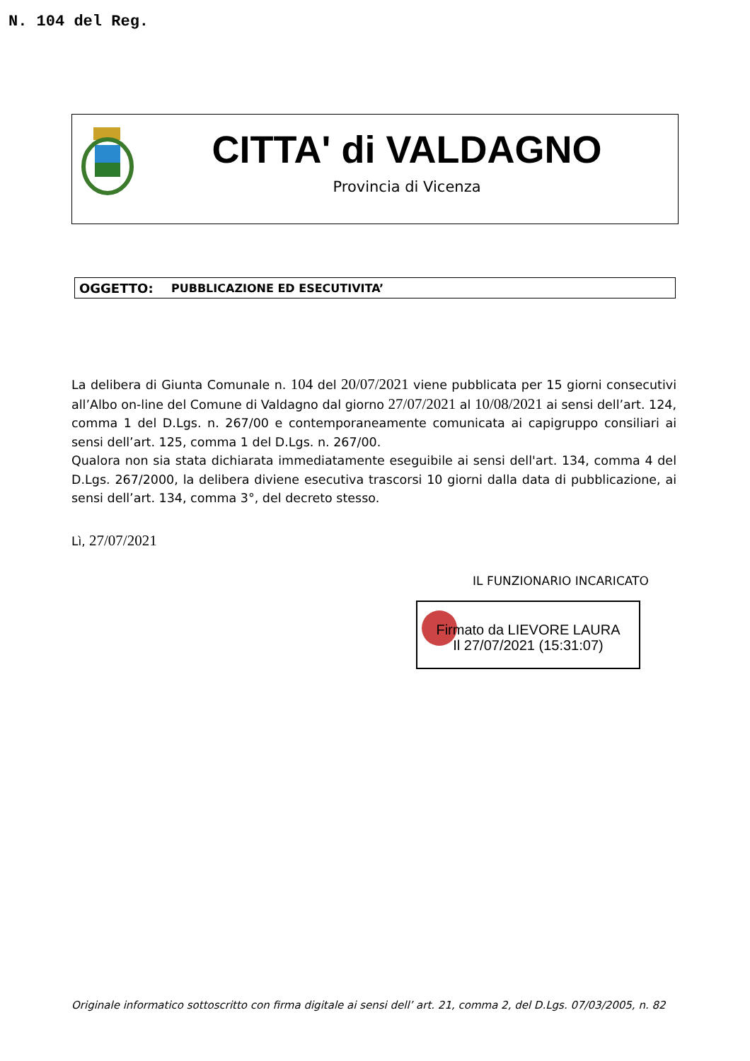N. 104 del Reg.
CITTA' di VALDAGNO
Provincia di Vicenza
OGGETTO: PUBBLICAZIONE ED ESECUTIVITA’
La delibera di Giunta Comunale n. 104 del 20/07/2021 viene pubblicata per 15 giorni consecutivi all’Albo on-line del Comune di Valdagno dal giorno 27/07/2021 al 10/08/2021 ai sensi dell’art. 124, comma 1 del D.Lgs. n. 267/00 e contemporaneamente comunicata ai capigruppo consiliari ai sensi dell’art. 125, comma 1 del D.Lgs. n. 267/00.
Qualora non sia stata dichiarata immediatamente eseguibile ai sensi dell'art. 134, comma 4 del D.Lgs. 267/2000, la delibera diviene esecutiva trascorsi 10 giorni dalla data di pubblicazione, ai sensi dell’art. 134, comma 3°, del decreto stesso.
Lì, 27/07/2021
IL FUNZIONARIO INCARICATO
Firmato da LIEVORE LAURA
Il 27/07/2021 (15:31:07)
Originale informatico sottoscritto con firma digitale ai sensi dell’ art. 21, comma 2, del D.Lgs. 07/03/2005, n. 82